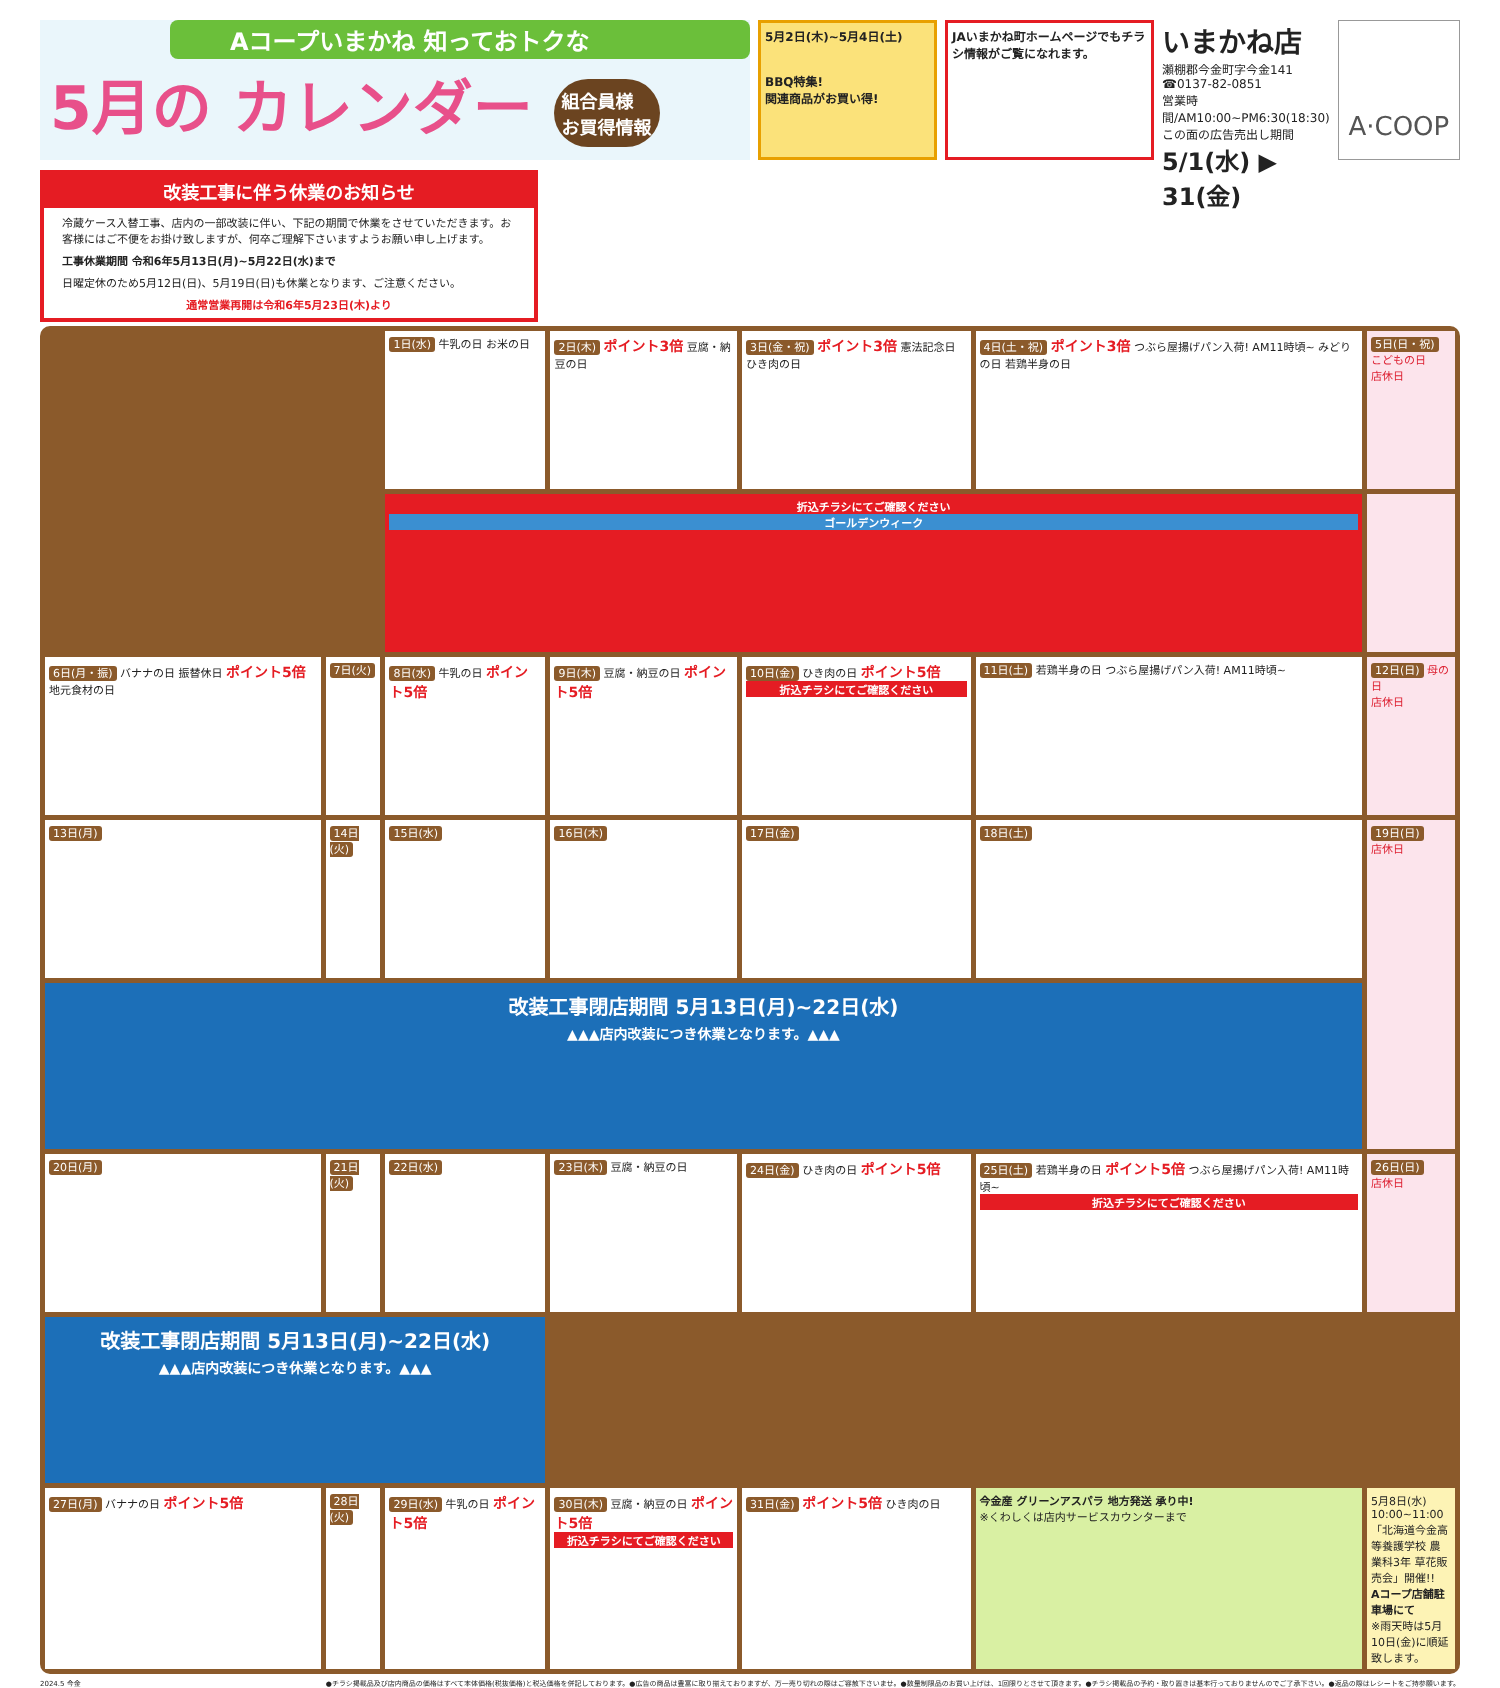Aコープいまかね 知っておトクな
5月の カレンダー 組合員様
お買得情報
5月2日(木)~5月4日(土)
BBQ特集!
関連商品がお買い得!
JAいまかね町ホームページでもチラシ情報がご覧になれます。
いまかね店
瀬棚郡今金町字今金141
☎0137-82-0851
営業時間/AM10:00~PM6:30(18:30)
この面の広告売出し期間
5/1(水) ▶ 31(金)
A·COOP
改装工事に伴う休業のお知らせ
冷蔵ケース入替工事、店内の一部改装に伴い、下記の期間で休業をさせていただきます。お客様にはご不便をお掛け致しますが、何卒ご理解下さいますようお願い申し上げます。
工事休業期間 令和6年5月13日(月)~5月22日(水)まで
日曜定休のため5月12日(日)、5月19日(日)も休業となります、ご注意ください。
通常営業再開は令和6年5月23日(木)より
| | | 1日(水) 牛乳の日 お米の日 | 2日(木) ポイント3倍 豆腐・納豆の日 | 3日(金・祝) ポイント3倍 憲法記念日 ひき肉の日 | 4日(土・祝) ポイント3倍 つぶら屋揚げパン入荷! AM11時頃~ みどりの日 若鶏半身の日 | 5日(日・祝) こどもの日 店休日 |
| | | 折込チラシにてご確認ください ゴールデンウィーク | | | | |
| 6日(月・振) バナナの日 振替休日 ポイント5倍 地元食材の日 | 7日(火) | 8日(水) 牛乳の日 ポイント5倍 | 9日(木) 豆腐・納豆の日 ポイント5倍 | 10日(金) ひき肉の日 ポイント5倍 折込チラシにてご確認ください | 11日(土) 若鶏半身の日 つぶら屋揚げパン入荷! AM11時頃~ | 12日(日) 母の日 店休日 |
| 13日(月) | 14日(火) | 15日(水) | 16日(木) | 17日(金) | 18日(土) | 19日(日) 店休日 |
| 改装工事閉店期間 5月13日(月)~22日(水) ▲▲▲店内改装につき休業となります。▲▲▲ | | | | | | |
| 20日(月) | 21日(火) | 22日(水) | 23日(木) 豆腐・納豆の日 | 24日(金) ひき肉の日 ポイント5倍 | 25日(土) 若鶏半身の日 ポイント5倍 つぶら屋揚げパン入荷! AM11時頃~ 折込チラシにてご確認ください | 26日(日) 店休日 |
| 改装工事閉店期間 5月13日(月)~22日(水) ▲▲▲店内改装につき休業となります。▲▲▲ | | | | | | |
| 27日(月) バナナの日 ポイント5倍 | 28日(火) | 29日(水) 牛乳の日 ポイント5倍 | 30日(木) 豆腐・納豆の日 ポイント5倍 折込チラシにてご確認ください | 31日(金) ポイント5倍 ひき肉の日 | 今金産 グリーンアスパラ 地方発送 承り中! ※くわしくは店内サービスカウンターまで | 5月8日(水) 10:00~11:00 「北海道今金高等養護学校 農業科3年 草花販売会」開催!! Aコープ店舗駐車場にて ※雨天時は5月10日(金)に順延致します。 |
2024.5 今金 ●チラシ掲載品及び店内商品の価格はすべて本体価格(税抜価格)と税込価格を併記しております。●広告の商品は豊富に取り揃えておりますが、万一売り切れの際はご容赦下さいませ。●数量制限品のお買い上げは、1回限りとさせて頂きます。●チラシ掲載品の予約・取り置きは基本行っておりませんのでご了承下さい。●返品の際はレシートをご持参願います。